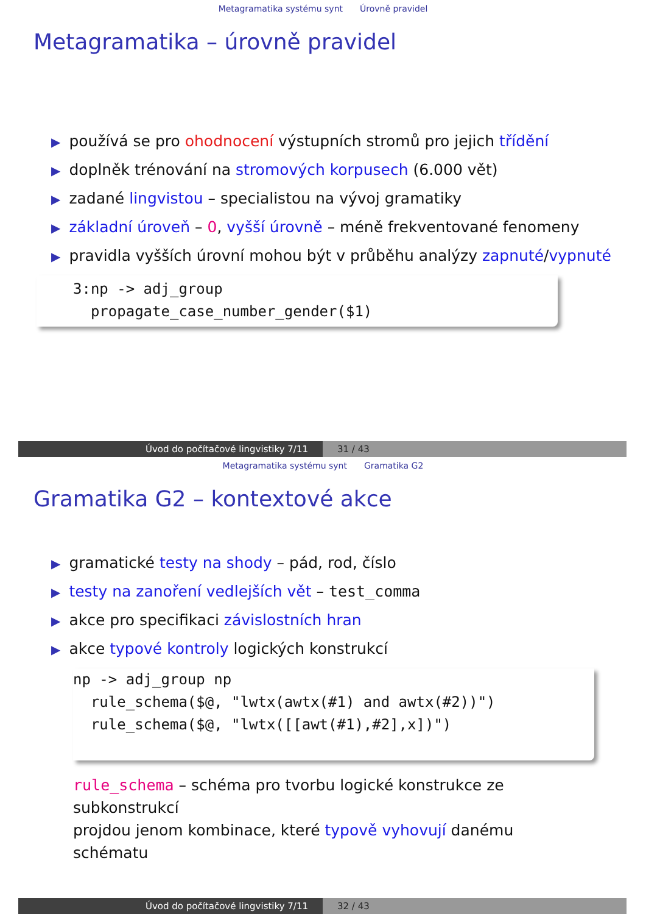Metagramatika systému synt Úrovně pravidel
Metagramatika – úrovně pravidel
▶ používá se pro ohodnocení výstupních stromů pro jejich třídění
▶ doplněk trénování na stromových korpusech (6.000 vět)
▶ zadané lingvistou – specialistou na vývoj gramatiky
▶ základní úroveň – 0, vyšší úrovně – méně frekventované fenomeny
▶ pravidla vyšších úrovní mohou být v průběhu analýzy zapnuté/vypnuté
3:np -> adj_group
propagate_case_number_gender($1)
Úvod do počítačové lingvistiky 7/11 31 / 43
Metagramatika systému synt Gramatika G2
Gramatika G2 – kontextové akce
▶ gramatické testy na shody – pád, rod, číslo
▶ testy na zanoření vedlejších vět – test_comma
▶ akce pro specifikaci závislostních hran
▶ akce typové kontroly logických konstrukcí
np -> adj_group np
rule_schema($@, "lwtx(awtx(#1) and awtx(#2))")
rule_schema($@, "lwtx([[awt(#1),#2],x])")
rule_schema – schéma pro tvorbu logické konstrukce ze subkonstrukcí
projdou jenom kombinace, které typově vyhovují danému schématu
Úvod do počítačové lingvistiky 7/11 32 / 43